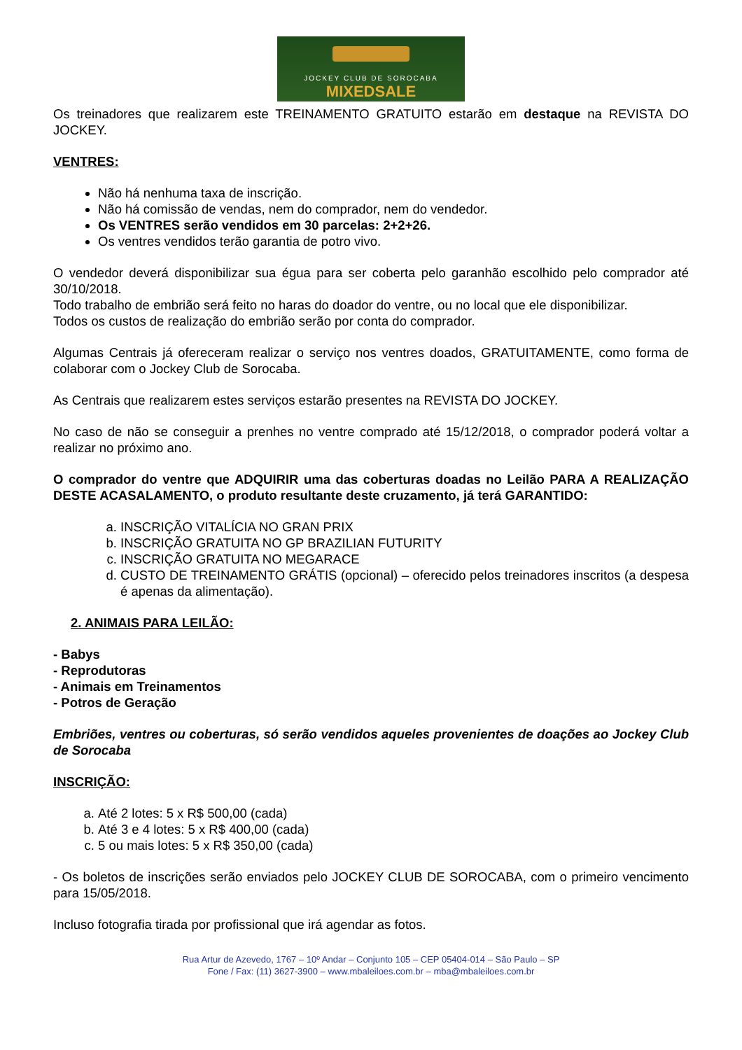JOCKEY CLUB DE SOROCABA
MIXEDSALE
Os treinadores que realizarem este TREINAMENTO GRATUITO estarão em destaque na REVISTA DO JOCKEY.
VENTRES:
Não há nenhuma taxa de inscrição.
Não há comissão de vendas, nem do comprador, nem do vendedor.
Os VENTRES serão vendidos em 30 parcelas: 2+2+26.
Os ventres vendidos terão garantia de potro vivo.
O vendedor deverá disponibilizar sua égua para ser coberta pelo garanhão escolhido pelo comprador até 30/10/2018.
Todo trabalho de embrião será feito no haras do doador do ventre, ou no local que ele disponibilizar.
Todos os custos de realização do embrião serão por conta do comprador.
Algumas Centrais já ofereceram realizar o serviço nos ventres doados, GRATUITAMENTE, como forma de colaborar com o Jockey Club de Sorocaba.
As Centrais que realizarem estes serviços estarão presentes na REVISTA DO JOCKEY.
No caso de não se conseguir a prenhes no ventre comprado até 15/12/2018, o comprador poderá voltar a realizar no próximo ano.
O comprador do ventre que ADQUIRIR uma das coberturas doadas no Leilão PARA A REALIZAÇÃO DESTE ACASALAMENTO, o produto resultante deste cruzamento, já terá GARANTIDO:
a. INSCRIÇÃO VITALÍCIA NO GRAN PRIX
b. INSCRIÇÃO GRATUITA NO GP BRAZILIAN FUTURITY
c. INSCRIÇÃO GRATUITA NO MEGARACE
d. CUSTO DE TREINAMENTO GRÁTIS (opcional) – oferecido pelos treinadores inscritos (a despesa é apenas da alimentação).
2. ANIMAIS PARA LEILÃO:
- Babys
- Reprodutoras
- Animais em Treinamentos
- Potros de Geração
Embriões, ventres ou coberturas, só serão vendidos aqueles provenientes de doações ao Jockey Club de Sorocaba
INSCRIÇÃO:
a. Até 2 lotes: 5 x R$ 500,00 (cada)
b. Até 3 e 4 lotes: 5 x R$ 400,00 (cada)
c. 5 ou mais lotes: 5 x R$ 350,00 (cada)
- Os boletos de inscrições serão enviados pelo JOCKEY CLUB DE SOROCABA, com o primeiro vencimento para 15/05/2018.
Incluso fotografia tirada por profissional que irá agendar as fotos.
Rua Artur de Azevedo, 1767 – 10º Andar – Conjunto 105 – CEP 05404-014 – São Paulo – SP
Fone / Fax: (11) 3627-3900 – www.mbaleiloes.com.br – mba@mbaleiloes.com.br